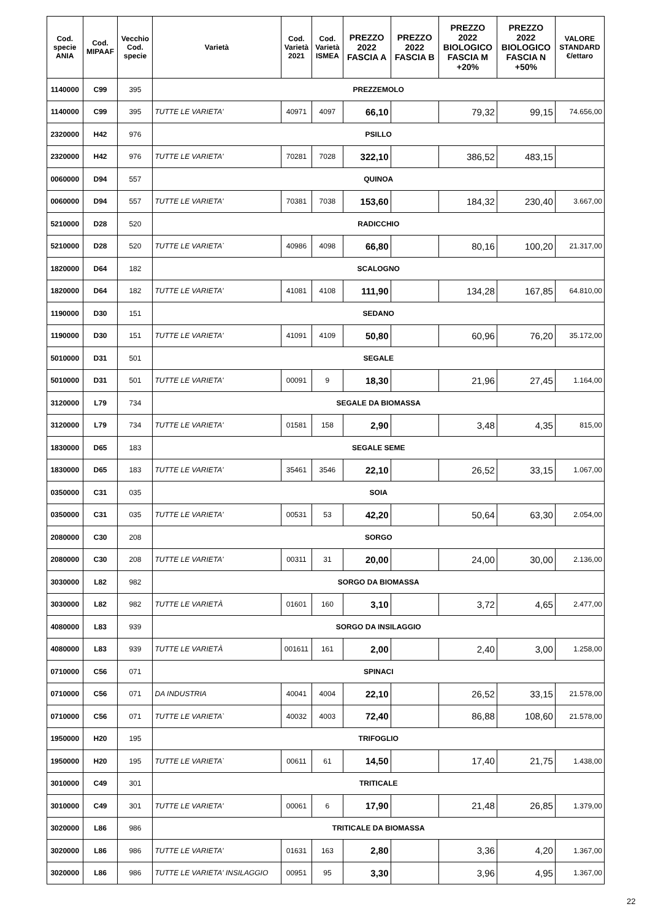| Cod. specie ANIA | Cod. MIPAAF | Vecchio Cod. specie | Varietà | Cod. Varietà 2021 | Cod. Varietà ISMEA | PREZZO 2022 FASCIA A | PREZZO 2022 FASCIA B | PREZZO 2022 BIOLOGICO FASCIA M +20% | PREZZO 2022 BIOLOGICO FASCIA N +50% | VALORE STANDARD €/ettaro |
| --- | --- | --- | --- | --- | --- | --- | --- | --- | --- | --- |
| 1140000 | C99 | 395 | PREZZEMOLO | | | | | | | |
| 1140000 | C99 | 395 | TUTTE LE VARIETA' | 40971 | 4097 | 66,10 | | 79,32 | 99,15 | 74.656,00 |
| 2320000 | H42 | 976 | PSILLO | | | | | | | |
| 2320000 | H42 | 976 | TUTTE LE VARIETA' | 70281 | 7028 | 322,10 | | 386,52 | 483,15 | |
| 0060000 | D94 | 557 | QUINOA | | | | | | | |
| 0060000 | D94 | 557 | TUTTE LE VARIETA' | 70381 | 7038 | 153,60 | | 184,32 | 230,40 | 3.667,00 |
| 5210000 | D28 | 520 | RADICCHIO | | | | | | | |
| 5210000 | D28 | 520 | TUTTE LE VARIETA` | 40986 | 4098 | 66,80 | | 80,16 | 100,20 | 21.317,00 |
| 1820000 | D64 | 182 | SCALOGNO | | | | | | | |
| 1820000 | D64 | 182 | TUTTE LE VARIETA' | 41081 | 4108 | 111,90 | | 134,28 | 167,85 | 64.810,00 |
| 1190000 | D30 | 151 | SEDANO | | | | | | | |
| 1190000 | D30 | 151 | TUTTE LE VARIETA' | 41091 | 4109 | 50,80 | | 60,96 | 76,20 | 35.172,00 |
| 5010000 | D31 | 501 | SEGALE | | | | | | | |
| 5010000 | D31 | 501 | TUTTE LE VARIETA' | 00091 | 9 | 18,30 | | 21,96 | 27,45 | 1.164,00 |
| 3120000 | L79 | 734 | SEGALE DA BIOMASSA | | | | | | | |
| 3120000 | L79 | 734 | TUTTE LE VARIETA' | 01581 | 158 | 2,90 | | 3,48 | 4,35 | 815,00 |
| 1830000 | D65 | 183 | SEGALE SEME | | | | | | | |
| 1830000 | D65 | 183 | TUTTE LE VARIETA' | 35461 | 3546 | 22,10 | | 26,52 | 33,15 | 1.067,00 |
| 0350000 | C31 | 035 | SOIA | | | | | | | |
| 0350000 | C31 | 035 | TUTTE LE VARIETA' | 00531 | 53 | 42,20 | | 50,64 | 63,30 | 2.054,00 |
| 2080000 | C30 | 208 | SORGO | | | | | | | |
| 2080000 | C30 | 208 | TUTTE LE VARIETA' | 00311 | 31 | 20,00 | | 24,00 | 30,00 | 2.136,00 |
| 3030000 | L82 | 982 | SORGO DA BIOMASSA | | | | | | | |
| 3030000 | L82 | 982 | TUTTE LE VARIETÀ | 01601 | 160 | 3,10 | | 3,72 | 4,65 | 2.477,00 |
| 4080000 | L83 | 939 | SORGO DA INSILAGGIO | | | | | | | |
| 4080000 | L83 | 939 | TUTTE LE VARIETÀ | 001611 | 161 | 2,00 | | 2,40 | 3,00 | 1.258,00 |
| 0710000 | C56 | 071 | SPINACI | | | | | | | |
| 0710000 | C56 | 071 | DA INDUSTRIA | 40041 | 4004 | 22,10 | | 26,52 | 33,15 | 21.578,00 |
| 0710000 | C56 | 071 | TUTTE LE VARIETA` | 40032 | 4003 | 72,40 | | 86,88 | 108,60 | 21.578,00 |
| 1950000 | H20 | 195 | TRIFOGLIO | | | | | | | |
| 1950000 | H20 | 195 | TUTTE LE VARIETA` | 00611 | 61 | 14,50 | | 17,40 | 21,75 | 1.438,00 |
| 3010000 | C49 | 301 | TRITICALE | | | | | | | |
| 3010000 | C49 | 301 | TUTTE LE VARIETA' | 00061 | 6 | 17,90 | | 21,48 | 26,85 | 1.379,00 |
| 3020000 | L86 | 986 | TRITICALE DA BIOMASSA | | | | | | | |
| 3020000 | L86 | 986 | TUTTE LE VARIETA' | 01631 | 163 | 2,80 | | 3,36 | 4,20 | 1.367,00 |
| 3020000 | L86 | 986 | TUTTE LE VARIETA' INSILAGGIO | 00951 | 95 | 3,30 | | 3,96 | 4,95 | 1.367,00 |
22